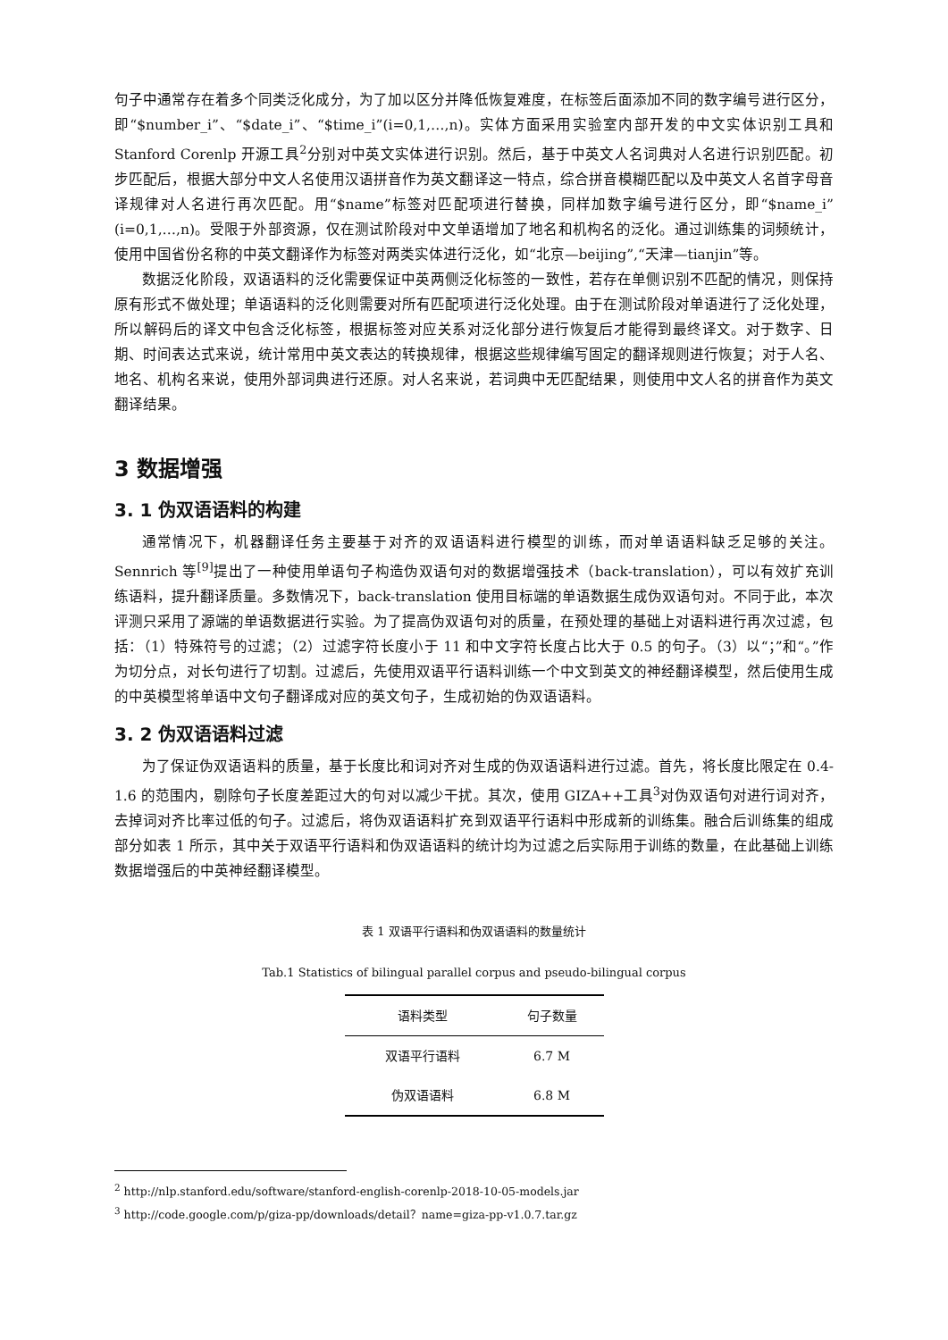句子中通常存在着多个同类泛化成分，为了加以区分并降低恢复难度，在标签后面添加不同的数字编号进行区分，即“$number_i”、“$date_i”、“$time_i”(i=0,1,…,n)。实体方面采用实验室内部开发的中文实体识别工具和 Stanford Corenlp 开源工具<sup>2</sup>分别对中英文实体进行识别。然后，基于中英文人名词典对人名进行识别匹配。初步匹配后，根据大部分中文人名使用汉语拼音作为英文翻译这一特点，综合拼音模糊匹配以及中英文人名首字母音译规律对人名进行再次匹配。用“$name”标签对匹配项进行替换，同样加数字编号进行区分，即“$name_i”(i=0,1,…,n)。受限于外部资源，仅在测试阶段对中文单语增加了地名和机构名的泛化。通过训练集的词频统计，使用中国省份名称的中英文翻译作为标签对两类实体进行泛化，如“北京—beijing”,“天津—tianjin”等。
数据泛化阶段，双语语料的泛化需要保证中英两侧泛化标签的一致性，若存在单侧识别不匹配的情况，则保持原有形式不做处理；单语语料的泛化则需要对所有匹配项进行泛化处理。由于在测试阶段对单语进行了泛化处理，所以解码后的译文中包含泛化标签，根据标签对应关系对泛化部分进行恢复后才能得到最终译文。对于数字、日期、时间表达式来说，统计常用中英文表达的转换规律，根据这些规律编写固定的翻译规则进行恢复；对于人名、地名、机构名来说，使用外部词典进行还原。对人名来说，若词典中无匹配结果，则使用中文人名的拼音作为英文翻译结果。
3 数据增强
3. 1 伪双语语料的构建
通常情况下，机器翻译任务主要基于对齐的双语语料进行模型的训练，而对单语语料缺乏足够的关注。Sennrich 等<sup>[9]</sup>提出了一种使用单语句子构造伪双语句对的数据增强技术（back-translation），可以有效扩充训练语料，提升翻译质量。多数情况下，back-translation 使用目标端的单语数据生成伪双语句对。不同于此，本次评测只采用了源端的单语数据进行实验。为了提高伪双语句对的质量，在预处理的基础上对语料进行再次过滤，包括：（1）特殊符号的过滤；（2）过滤字符长度小于 11 和中文字符长度占比大于 0.5 的句子。（3）以“；”和“。”作为切分点，对长句进行了切割。过滤后，先使用双语平行语料训练一个中文到英文的神经翻译模型，然后使用生成的中英模型将单语中文句子翻译成对应的英文句子，生成初始的伪双语语料。
3. 2 伪双语语料过滤
为了保证伪双语语料的质量，基于长度比和词对齐对生成的伪双语语料进行过滤。首先，将长度比限定在 0.4-1.6 的范围内，剔除句子长度差距过大的句对以减少干扰。其次，使用 GIZA++工具<sup>3</sup>对伪双语句对进行词对齐，去掉词对齐比率过低的句子。过滤后，将伪双语语料扩充到双语平行语料中形成新的训练集。融合后训练集的组成部分如表 1 所示，其中关于双语平行语料和伪双语语料的统计均为过滤之后实际用于训练的数量，在此基础上训练数据增强后的中英神经翻译模型。
表 1 双语平行语料和伪双语语料的数量统计
Tab.1 Statistics of bilingual parallel corpus and pseudo-bilingual corpus
| 语料类型 | 句子数量 |
| --- | --- |
| 双语平行语料 | 6.7 M |
| 伪双语语料 | 6.8 M |
<sup>2</sup> http://nlp.stanford.edu/software/stanford-english-corenlp-2018-10-05-models.jar
<sup>3</sup> http://code.google.com/p/giza-pp/downloads/detail？name=giza-pp-v1.0.7.tar.gz